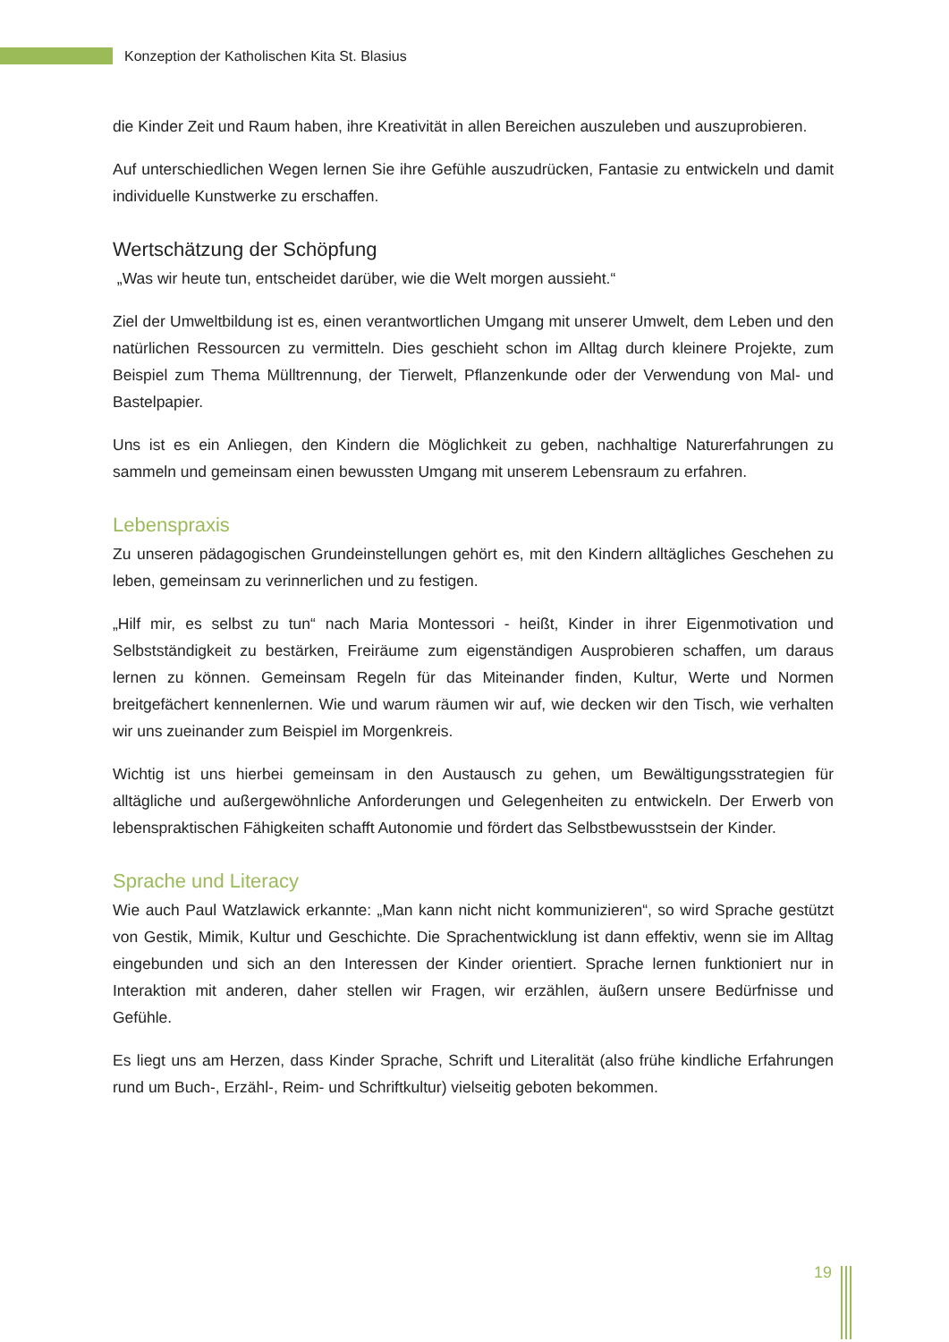Konzeption der Katholischen Kita St. Blasius
die Kinder Zeit und Raum haben, ihre Kreativität in allen Bereichen auszuleben und auszuprobieren.
Auf unterschiedlichen Wegen lernen Sie ihre Gefühle auszudrücken, Fantasie zu entwickeln und damit individuelle Kunstwerke zu erschaffen.
Wertschätzung der Schöpfung
„Was wir heute tun, entscheidet darüber, wie die Welt morgen aussieht.“
Ziel der Umweltbildung ist es, einen verantwortlichen Umgang mit unserer Umwelt, dem Leben und den natürlichen Ressourcen zu vermitteln. Dies geschieht schon im Alltag durch kleinere Projekte, zum Beispiel zum Thema Mülltrennung, der Tierwelt, Pflanzenkunde oder der Verwendung von Mal- und Bastelpapier.
Uns ist es ein Anliegen, den Kindern die Möglichkeit zu geben, nachhaltige Naturerfahrungen zu sammeln und gemeinsam einen bewussten Umgang mit unserem Lebensraum zu erfahren.
Lebenspraxis
Zu unseren pädagogischen Grundeinstellungen gehört es, mit den Kindern alltägliches Geschehen zu leben, gemeinsam zu verinnerlichen und zu festigen.
„Hilf mir, es selbst zu tun“ nach Maria Montessori - heißt, Kinder in ihrer Eigenmotivation und Selbstständigkeit zu bestärken, Freiräume zum eigenständigen Ausprobieren schaffen, um daraus lernen zu können. Gemeinsam Regeln für das Miteinander finden, Kultur, Werte und Normen breitgefächert kennenlernen. Wie und warum räumen wir auf, wie decken wir den Tisch, wie verhalten wir uns zueinander zum Beispiel im Morgenkreis.
Wichtig ist uns hierbei gemeinsam in den Austausch zu gehen, um Bewältigungsstrategien für alltägliche und außergewöhnliche Anforderungen und Gelegenheiten zu entwickeln. Der Erwerb von lebenspraktischen Fähigkeiten schafft Autonomie und fördert das Selbstbewusstsein der Kinder.
Sprache und Literacy
Wie auch Paul Watzlawick erkannte: „Man kann nicht nicht kommunizieren“, so wird Sprache gestützt von Gestik, Mimik, Kultur und Geschichte. Die Sprachentwicklung ist dann effektiv, wenn sie im Alltag eingebunden und sich an den Interessen der Kinder orientiert. Sprache lernen funktioniert nur in Interaktion mit anderen, daher stellen wir Fragen, wir erzählen, äußern unsere Bedürfnisse und Gefühle.
Es liegt uns am Herzen, dass Kinder Sprache, Schrift und Literalität (also frühe kindliche Erfahrungen rund um Buch-, Erzähl-, Reim- und Schriftkultur) vielseitig geboten bekommen.
19